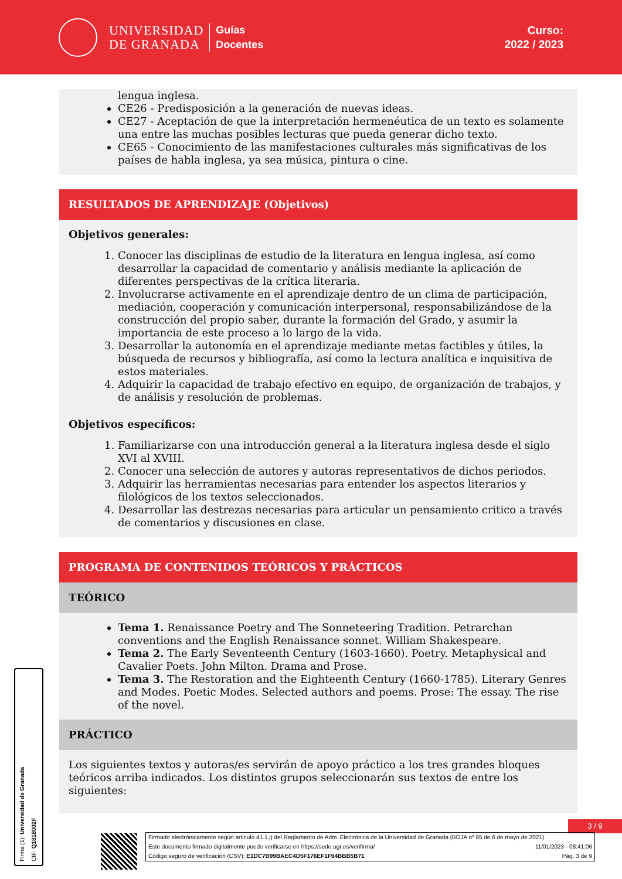UNIVERSIDAD
DE GRANADA
Guías
Docentes
Curso:
2022 / 2023
lengua inglesa.
CE26 - Predisposición a la generación de nuevas ideas.
CE27 - Aceptación de que la interpretación hermenéutica de un texto es solamente una entre las muchas posibles lecturas que pueda generar dicho texto.
CE65 - Conocimiento de las manifestaciones culturales más significativas de los países de habla inglesa, ya sea música, pintura o cine.
RESULTADOS DE APRENDIZAJE (Objetivos)
Objetivos generales:
1. Conocer las disciplinas de estudio de la literatura en lengua inglesa, así como desarrollar la capacidad de comentario y análisis mediante la aplicación de diferentes perspectivas de la crítica literaria.
2. Involucrarse activamente en el aprendizaje dentro de un clima de participación, mediación, cooperación y comunicación interpersonal, responsabilizándose de la construcción del propio saber, durante la formación del Grado, y asumir la importancia de este proceso a lo largo de la vida.
3. Desarrollar la autonomía en el aprendizaje mediante metas factibles y útiles, la búsqueda de recursos y bibliografía, así como la lectura analítica e inquisitiva de estos materiales.
4. Adquirir la capacidad de trabajo efectivo en equipo, de organización de trabajos, y de análisis y resolución de problemas.
Objetivos específicos:
1. Familiarizarse con una introducción general a la literatura inglesa desde el siglo XVI al XVIII.
2. Conocer una selección de autores y autoras representativos de dichos periodos.
3. Adquirir las herramientas necesarias para entender los aspectos literarios y filológicos de los textos seleccionados.
4. Desarrollar las destrezas necesarias para articular un pensamiento critico a través de comentarios y discusiones en clase.
PROGRAMA DE CONTENIDOS TEÓRICOS Y PRÁCTICOS
TEÓRICO
Tema 1. Renaissance Poetry and The Sonneteering Tradition. Petrarchan conventions and the English Renaissance sonnet. William Shakespeare.
Tema 2. The Early Seventeenth Century (1603-1660). Poetry. Metaphysical and Cavalier Poets. John Milton. Drama and Prose.
Tema 3. The Restoration and the Eighteenth Century (1660-1785). Literary Genres and Modes. Poetic Modes. Selected authors and poems. Prose: The essay. The rise of the novel.
PRÁCTICO
Los siguientes textos y autoras/es servirán de apoyo práctico a los tres grandes bloques teóricos arriba indicados. Los distintos grupos seleccionarán sus textos de entre los siguientes:
3 / 9
Firmado electrónicamente según artículo 41.1.j) del Reglamento de Adm. Electrónica de la Universidad de Granada (BOJA nº 85 de 6 de mayo de 2021)
Este documento firmado digitalmente puede verificarse en https://sede.ugr.es/verifirma/ 11/01/2023 - 08:41:06
Código seguro de verificación (CSV): E1DC7B99BAEC4D5F176EF1F94BBB5B71 Pág. 3 de 9
Firma (1): Universidad de Granada
CIF: Q1818002F